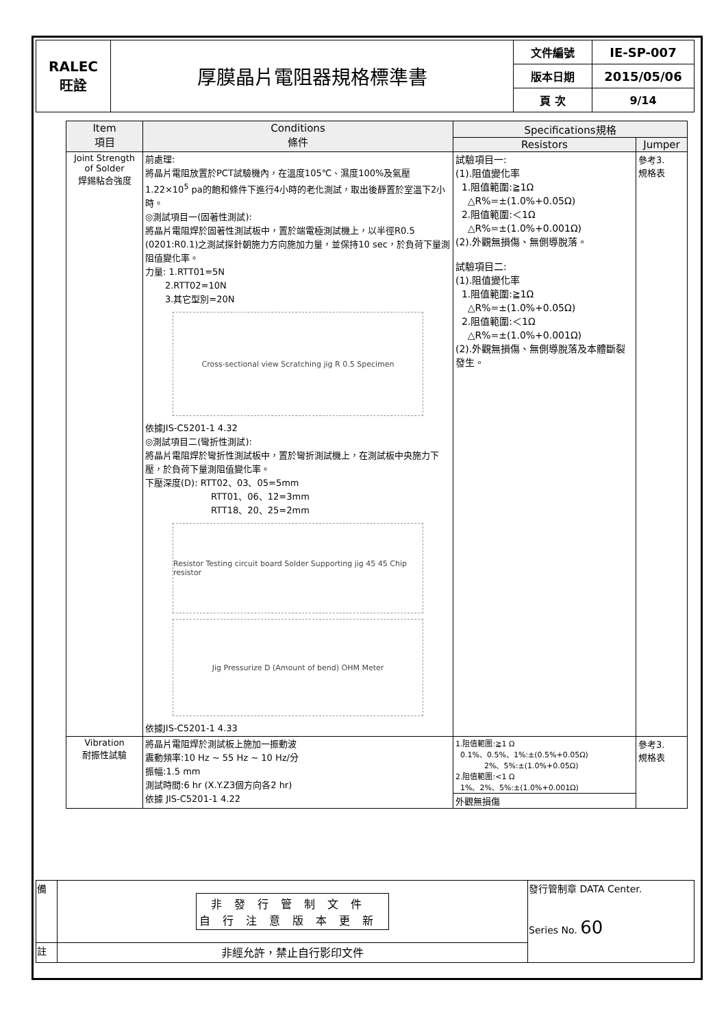| RALEC 旺詮 | 厚膜晶片電阻器規格標準書 | 文件編號 | IE-SP-007 |
| | | 版本日期 | 2015/05/06 |
| | | 頁 次 | 9/14 |
| Item 項目 | Conditions 條件 | Specifications規格 | |
| --- | --- | --- | --- |
| | | Resistors | Jumper |
| Joint Strength of Solder 焊錫粘合強度 | 前處理: 將晶片電阻放置於PCT試驗機內，在溫度105℃、濕度100%及氣壓1.22×10<sup>5</sup> pa的飽和條件下進行4小時的老化測試，取出後靜置於室溫下2小時。 ◎測試項目一(固著性測試): 將晶片電阻焊於固著性測試板中，置於端電極測試機上，以半徑R0.5 (0201:R0.1)之測試探針朝施力方向施加力量，並保持10 sec，於負荷下量測阻值變化率。 力量: 1.RTT01=5N 2.RTT02=10N 3.其它型別=20N Cross-sectional view Scratching jig R 0.5 Specimen 依據JIS-C5201-1 4.32 ◎測試項目二(彎折性測試): 將晶片電阻焊於彎折性測試板中，置於彎折測試機上，在測試板中央施力下壓，於負荷下量測阻值變化率。 下壓深度(D): RTT02、03、05=5mm RTT01、06、12=3mm RTT18、20、25=2mm Resistor Testing circuit board Solder Supporting jig 45 45 Chip resistor Jig Pressurize D (Amount of bend) OHM Meter 依據JIS-C5201-1 4.33 | 試驗項目一: (1).阻值變化率 1.阻值範圍:≧1Ω △R%=±(1.0%+0.05Ω) 2.阻值範圍:＜1Ω △R%=±(1.0%+0.001Ω) (2).外觀無損傷、無側導脫落。 試驗項目二: (1).阻值變化率 1.阻值範圍:≧1Ω △R%=±(1.0%+0.05Ω) 2.阻值範圍:＜1Ω △R%=±(1.0%+0.001Ω) (2).外觀無損傷、無側導脫落及本體斷裂發生。 | 參考3. 規格表 |
| Vibration 耐振性試驗 | 將晶片電阻焊於測試板上施加一振動波 震動頻率:10 Hz ~ 55 Hz ~ 10 Hz/分 振幅:1.5 mm 測試時間:6 hr (X.Y.Z3個方向各2 hr) 依據 JIS-C5201-1 4.22 | 1.阻值範圍:≧1 Ω 0.1%、0.5%、1%:±(0.5%+0.05Ω) 2%、5%:±(1.0%+0.05Ω) 2.阻值範圍:<1 Ω 1%、2%、5%:±(1.0%+0.001Ω) | 參考3. 規格表 |
| | | 外觀無損傷 | |
| 備 | 非發行管制文件 自行注意版本更新 | 發行管制章 DATA Center. Series No. 60 |
| 註 | 非經允許，禁止自行影印文件 | |